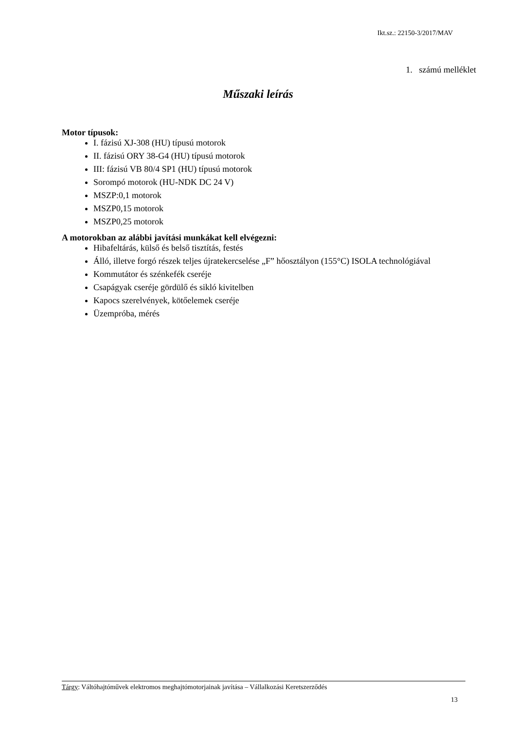Ikt.sz.: 22150-3/2017/MAV
1. számú melléklet
Műszaki leírás
Motor típusok:
I. fázisú XJ-308 (HU) típusú motorok
II. fázisú ORY 38-G4 (HU) típusú motorok
III: fázisú VB 80/4 SP1 (HU) típusú motorok
Sorompó motorok (HU-NDK DC 24 V)
MSZP:0,1 motorok
MSZP0,15 motorok
MSZP0,25 motorok
A motorokban az alábbi javítási munkákat kell elvégezni:
Hibafeltárás, külső és belső tisztítás, festés
Álló, illetve forgó részek teljes újratekercselése „F” hőosztályon (155°C) ISOLA technológiával
Kommutátor és szénkefék cseréje
Csapágyak cseréje gördülő és sikló kivitelben
Kapocs szerelvények, kötőelemek cseréje
Üzempróba, mérés
Tárgy: Váltóhajtóművek elektromos meghajtómotorjainak javítása – Vállalkozási Keretszerződés
13